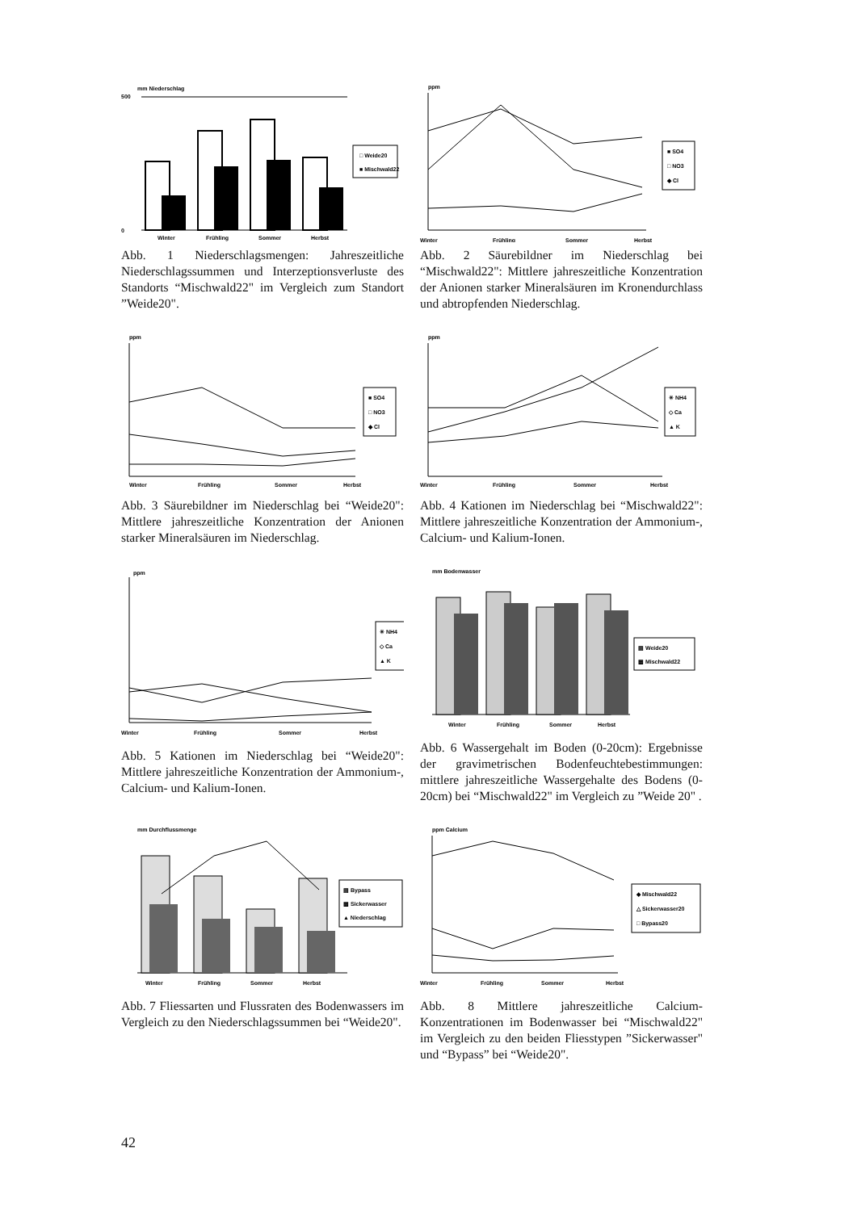mm Niederschlag
500
0
Winter
Frühling
Sommer
Herbst
□ Weide20
■ Mischwald22
Abb. 1 Niederschlagsmengen: Jahreszeitliche Niederschlagssummen und Interzeptionsverluste des Standorts “Mischwald22" im Vergleich zum Standort ”Weide20".
ppm
Winter
Frühling
Sommer
Herbst
■ SO4
□ NO3
◆ Cl
Abb. 2 Säurebildner im Niederschlag bei “Mischwald22": Mittlere jahreszeitliche Konzentration der Anionen starker Mineralsäuren im Kronendurchlass und abtropfenden Niederschlag.
ppm
Winter
Frühling
Sommer
Herbst
■ SO4
□ NO3
◆ Cl
Abb. 3 Säurebildner im Niederschlag bei “Weide20": Mittlere jahreszeitliche Konzentration der Anionen starker Mineralsäuren im Niederschlag.
ppm
Winter
Frühling
Sommer
Herbst
✳ NH4
◇ Ca
▲ K
Abb. 4 Kationen im Niederschlag bei “Mischwald22": Mittlere jahreszeitliche Konzentration der Ammonium-, Calcium- und Kalium-Ionen.
ppm
Winter
Frühling
Sommer
Herbst
✳ NH4
◇ Ca
▲ K
Abb. 5 Kationen im Niederschlag bei “Weide20": Mittlere jahreszeitliche Konzentration der Ammonium-, Calcium- und Kalium-Ionen.
mm Bodenwasser
Winter
Frühling
Sommer
Herbst
▤ Weide20
▩ Mischwald22
Abb. 6 Wassergehalt im Boden (0-20cm): Ergebnisse der gravimetrischen Bodenfeuchtebestimmungen: mittlere jahreszeitliche Wassergehalte des Bodens (0-20cm) bei “Mischwald22" im Vergleich zu ”Weide 20" .
mm Durchflussmenge
Winter
Frühling
Sommer
Herbst
▤ Bypass
▩ Sickerwasser
▲ Niederschlag
Abb. 7 Fliessarten und Flussraten des Bodenwassers im Vergleich zu den Niederschlagssummen bei “Weide20".
ppm Calcium
Winter
Frühling
Sommer
Herbst
◆ Mischwald22
△ Sickerwasser20
□ Bypass20
Abb. 8 Mittlere jahreszeitliche Calcium-Konzentrationen im Bodenwasser bei “Mischwald22" im Vergleich zu den beiden Fliesstypen ”Sickerwasser" und “Bypass” bei “Weide20".
42